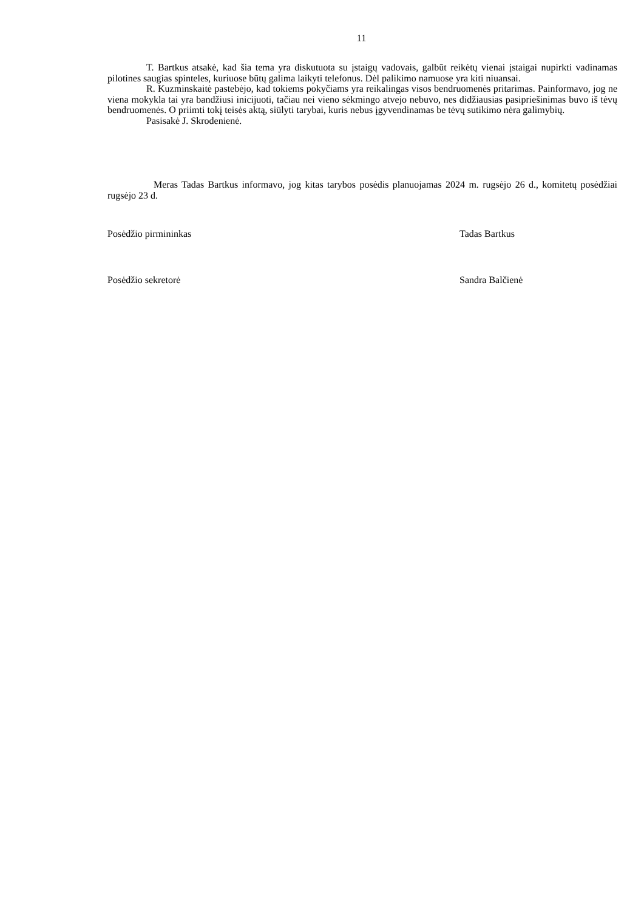11
T. Bartkus atsakė, kad šia tema yra diskutuota su įstaigų vadovais, galbūt reikėtų vienai įstaigai nupirkti vadinamas pilotines saugias spinteles, kuriuose būtų galima laikyti telefonus. Dėl palikimo namuose yra kiti niuansai.
R. Kuzminskaitė pastebėjo, kad tokiems pokyčiams yra reikalingas visos bendruomenės pritarimas. Painformavo, jog ne viena mokykla tai yra bandžiusi inicijuoti, tačiau nei vieno sėkmingo atvejo nebuvo, nes didžiausias pasipriešinimas buvo iš tėvų bendruomenės. O priimti tokį teisės aktą, siūlyti tarybai, kuris nebus įgyvendinamas be tėvų sutikimo nėra galimybių.
Pasisakė J. Skrodenienė.
Meras Tadas Bartkus informavo, jog kitas tarybos posėdis planuojamas 2024 m. rugsėjo 26 d., komitetų posėdžiai rugsėjo 23 d.
Posėdžio pirmininkas Tadas Bartkus
Posėdžio sekretorė Sandra Balčienė